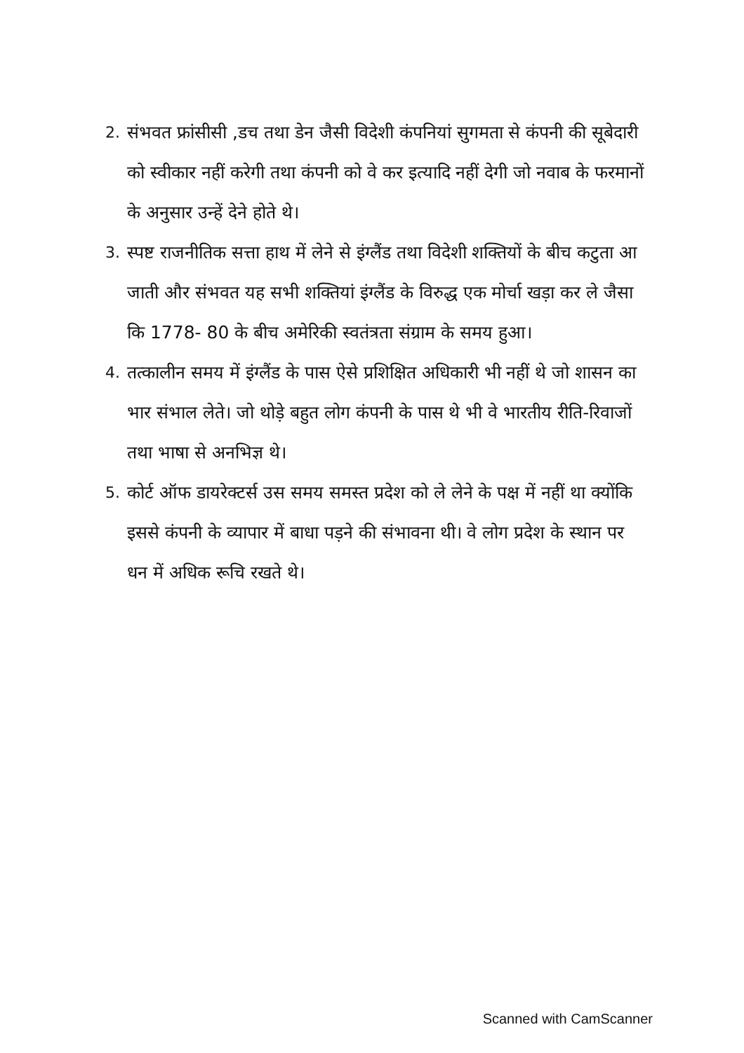2. संभवत फ्रांसीसी ,डच तथा डेन जैसी विदेशी कंपनियां सुगमता से कंपनी की सूबेदारी को स्वीकार नहीं करेगी तथा कंपनी को वे कर इत्यादि नहीं देगी जो नवाब के फरमानों के अनुसार उन्हें देने होते थे।
3. स्पष्ट राजनीतिक सत्ता हाथ में लेने से इंग्लैंड तथा विदेशी शक्तियों के बीच कटुता आ जाती और संभवत यह सभी शक्तियां इंग्लैंड के विरुद्ध एक मोर्चा खड़ा कर ले जैसा कि 1778- 80 के बीच अमेरिकी स्वतंत्रता संग्राम के समय हुआ।
4. तत्कालीन समय में इंग्लैंड के पास ऐसे प्रशिक्षित अधिकारी भी नहीं थे जो शासन का भार संभाल लेते। जो थोड़े बहुत लोग कंपनी के पास थे भी वे भारतीय रीति-रिवाजों तथा भाषा से अनभिज्ञ थे।
5. कोर्ट ऑफ डायरेक्टर्स उस समय समस्त प्रदेश को ले लेने के पक्ष में नहीं था क्योंकि इससे कंपनी के व्यापार में बाधा पड़ने की संभावना थी। वे लोग प्रदेश के स्थान पर धन में अधिक रूचि रखते थे।
Scanned with CamScanner